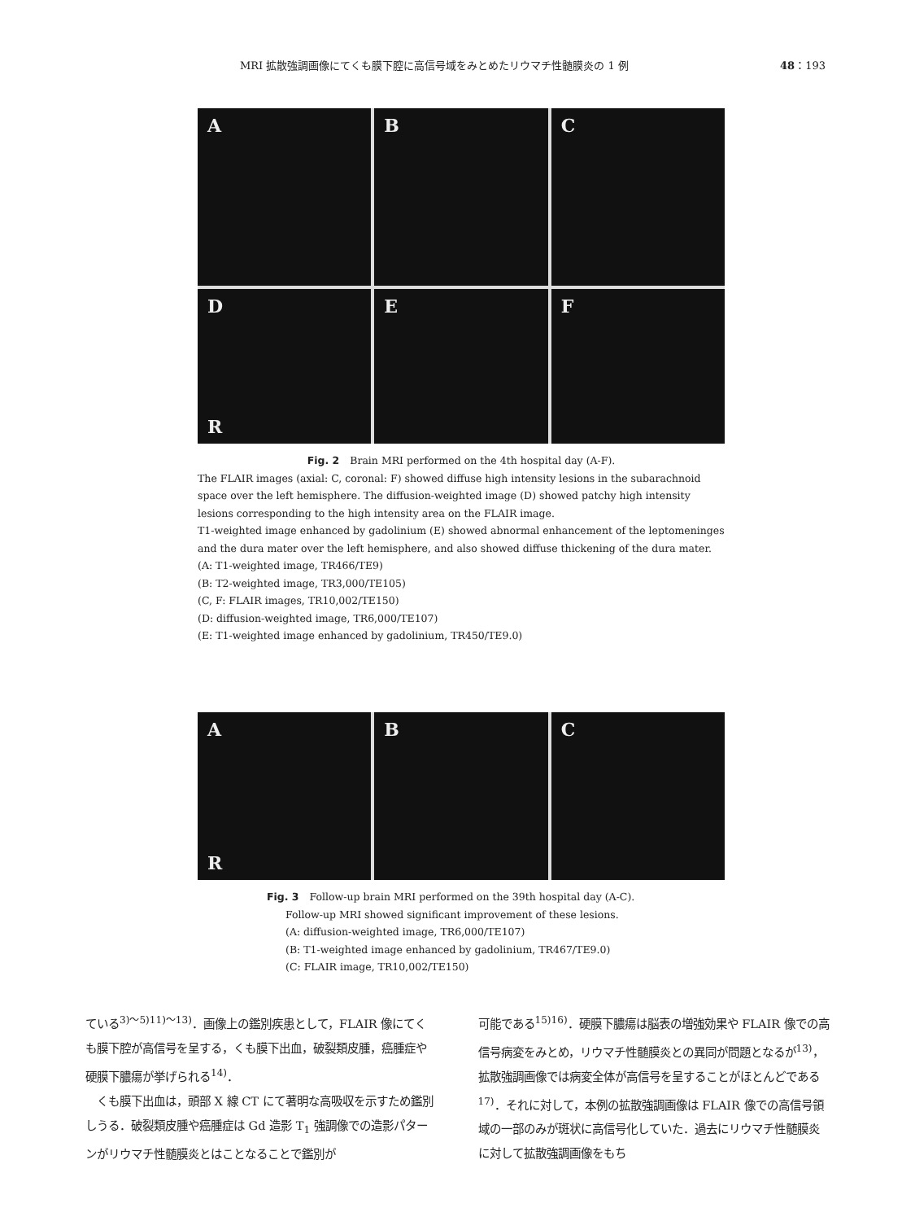MRI 拡散強調画像にてくも膜下腔に高信号域をみとめたリウマチ性髄膜炎の 1 例 48：193
A
B
C
D
R
E
F
Fig. 2　Brain MRI performed on the 4th hospital day (A-F).
The FLAIR images (axial: C, coronal: F) showed diffuse high intensity lesions in the subarachnoid space over the left hemisphere. The diffusion-weighted image (D) showed patchy high intensity lesions corresponding to the high intensity area on the FLAIR image.
T1-weighted image enhanced by gadolinium (E) showed abnormal enhancement of the leptomeninges and the dura mater over the left hemisphere, and also showed diffuse thickening of the dura mater.
(A: T1-weighted image, TR466/TE9)
(B: T2-weighted image, TR3,000/TE105)
(C, F: FLAIR images, TR10,002/TE150)
(D: diffusion-weighted image, TR6,000/TE107)
(E: T1-weighted image enhanced by gadolinium, TR450/TE9.0)
A
R
B
C
Fig. 3　Follow-up brain MRI performed on the 39th hospital day (A-C).
Follow-up MRI showed significant improvement of these lesions.
(A: diffusion-weighted image, TR6,000/TE107)
(B: T1-weighted image enhanced by gadolinium, TR467/TE9.0)
(C: FLAIR image, TR10,002/TE150)
ている<sup>3)～5)11)～13)</sup>．画像上の鑑別疾患として，FLAIR 像にてくも膜下腔が高信号を呈する，くも膜下出血，破裂類皮腫，癌腫症や硬膜下膿瘍が挙げられる<sup>14)</sup>．
　くも膜下出血は，頭部 X 線 CT にて著明な高吸収を示すため鑑別しうる．破裂類皮腫や癌腫症は Gd 造影 T<sub>1</sub> 強調像での造影パターンがリウマチ性髄膜炎とはことなることで鑑別が
可能である<sup>15)16)</sup>．硬膜下膿瘍は脳表の増強効果や FLAIR 像での高信号病変をみとめ，リウマチ性髄膜炎との異同が問題となるが<sup>13)</sup>，拡散強調画像では病変全体が高信号を呈することがほとんどである<sup>17)</sup>．それに対して，本例の拡散強調画像は FLAIR 像での高信号領域の一部のみが斑状に高信号化していた．過去にリウマチ性髄膜炎に対して拡散強調画像をもち